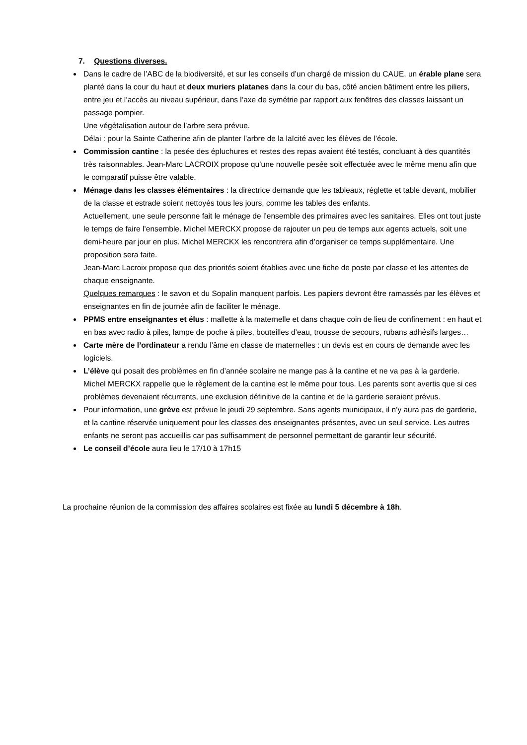7. Questions diverses.
Dans le cadre de l’ABC de la biodiversité, et sur les conseils d’un chargé de mission du CAUE, un érable plane sera planté dans la cour du haut et deux muriers platanes dans la cour du bas, côté ancien bâtiment entre les piliers, entre jeu et l’accès au niveau supérieur, dans l’axe de symétrie par rapport aux fenêtres des classes laissant un passage pompier.
Une végétalisation autour de l’arbre sera prévue.
Délai : pour la Sainte Catherine afin de planter l’arbre de la laïcité avec les élèves de l’école.
Commission cantine : la pesée des épluchures et restes des repas avaient été testés, concluant à des quantités très raisonnables. Jean-Marc LACROIX propose qu’une nouvelle pesée soit effectuée avec le même menu afin que le comparatif puisse être valable.
Ménage dans les classes élémentaires : la directrice demande que les tableaux, réglette et table devant, mobilier de la classe et estrade soient nettoyés tous les jours, comme les tables des enfants.
Actuellement, une seule personne fait le ménage de l’ensemble des primaires avec les sanitaires. Elles ont tout juste le temps de faire l’ensemble. Michel MERCKX propose de rajouter un peu de temps aux agents actuels, soit une demi-heure par jour en plus. Michel MERCKX les rencontrera afin d’organiser ce temps supplémentaire. Une proposition sera faite.
Jean-Marc Lacroix propose que des priorités soient établies avec une fiche de poste par classe et les attentes de chaque enseignante.
Quelques remarques : le savon et du Sopalin manquent parfois. Les papiers devront être ramassés par les élèves et enseignantes en fin de journée afin de faciliter le ménage.
PPMS entre enseignantes et élus : mallette à la maternelle et dans chaque coin de lieu de confinement : en haut et en bas avec radio à piles, lampe de poche à piles, bouteilles d’eau, trousse de secours, rubans adhésifs larges…
Carte mère de l’ordinateur a rendu l’âme en classe de maternelles : un devis est en cours de demande avec les logiciels.
L’élève qui posait des problèmes en fin d’année scolaire ne mange pas à la cantine et ne va pas à la garderie. Michel MERCKX rappelle que le règlement de la cantine est le même pour tous. Les parents sont avertis que si ces problèmes devenaient récurrents, une exclusion définitive de la cantine et de la garderie seraient prévus.
Pour information, une grève est prévue le jeudi 29 septembre. Sans agents municipaux, il n’y aura pas de garderie, et la cantine réservée uniquement pour les classes des enseignantes présentes, avec un seul service. Les autres enfants ne seront pas accueillis car pas suffisamment de personnel permettant de garantir leur sécurité.
Le conseil d’école aura lieu le 17/10 à 17h15
La prochaine réunion de la commission des affaires scolaires est fixée au lundi 5 décembre à 18h.